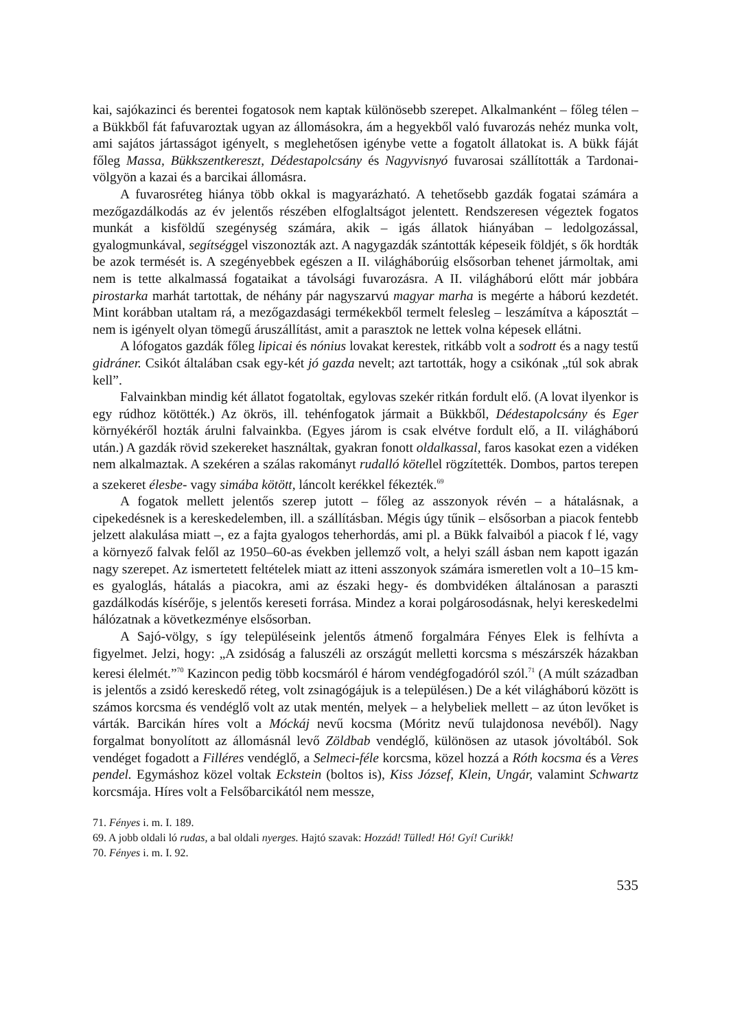kai, sajókazinci és berentei fogatosok nem kaptak különösebb szerepet. Alkalmanként – főleg télen – a Bükkből fát fafuvaroztak ugyan az állomásokra, ám a hegyekből való fuvarozás nehéz munka volt, ami sajátos jártasságot igényelt, s meglehetősen igénybe vette a fogatolt állatokat is. A bükk fáját főleg Massa, Bükkszentkereszt, Dédestapolcsány és Nagyvisnyó fuvarosai szállították a Tardonai-völgyön a kazai és a barcikai állomásra.
A fuvarosréteg hiánya több okkal is magyarázható. A tehetősebb gazdák fogatai számára a mezőgazdálkodás az év jelentős részében elfoglaltságot jelentett. Rendszeresen végeztek fogatos munkát a kisföldű szegénység számára, akik – igás állatok hiányában – ledolgozással, gyalogmunkával, segítséggel viszonozták azt. A nagygazdák szántották képeseik földjét, s ők hordták be azok termését is. A szegényebbek egészen a II. világháborúig elsősorban tehenet jármoltak, ami nem is tette alkalmassá fogataikat a távolsági fuvarozásra. A II. világháború előtt már jobbára pirostarka marhát tartottak, de néhány pár nagyszarvú magyar marha is megérte a háború kezdetét. Mint korábban utaltam rá, a mezőgazdasági termékekből termelt felesleg – leszámítva a káposztát – nem is igényelt olyan tömegű áruszállítást, amit a parasztok ne lettek volna képesek ellátni.
A lófogatos gazdák főleg lipicai és nónius lovakat kerestek, ritkább volt a sodrott és a nagy testű gidráner. Csikót általában csak egy-két jó gazda nevelt; azt tartották, hogy a csikónak „túl sok abrak kell”.
Falvainkban mindig két állatot fogatoltak, egylovas szekér ritkán fordult elő. (A lovat ilyenkor is egy rúdhoz kötötték.) Az ökrös, ill. tehénfogatok jármait a Bükkből, Dédestapolcsány és Eger környékéről hozták árulni falvainkba. (Egyes járom is csak elvétve fordult elő, a II. világháború után.) A gazdák rövid szekereket használtak, gyakran fonott oldalkassal, faros kasokat ezen a vidéken nem alkalmaztak. A szekéren a szálas rakományt rudalló kötellel rögzítették. Dombos, partos terepen a szekeret élesbe- vagy simába kötött, láncolt kerékkel fékezték.<sup>69</sup>
A fogatok mellett jelentős szerep jutott – főleg az asszonyok révén – a hátalásnak, a cipekedésnek is a kereskedelemben, ill. a szállításban. Mégis úgy tűnik – elsősorban a piacok fentebb jelzett alakulása miatt –, ez a fajta gyalogos teherhordás, ami pl. a Bükk falvaiból a piacok f lé, vagy a környező falvak felől az 1950–60-as években jellemző volt, a helyi száll ásban nem kapott igazán nagy szerepet. Az ismertetett feltételek miatt az itteni asszonyok számára ismeretlen volt a 10–15 km-es gyaloglás, hátalás a piacokra, ami az északi hegy- és dombvidéken általánosan a paraszti gazdálkodás kísérője, s jelentős kereseti forrása. Mindez a korai polgárosodásnak, helyi kereskedelmi hálózatnak a következménye elsősorban.
A Sajó-völgy, s így településeink jelentős átmenő forgalmára Fényes Elek is felhívta a figyelmet. Jelzi, hogy: „A zsidóság a faluszéli az országút melletti korcsma s mészárszék házakban keresi élelmét.”<sup>70</sup> Kazincon pedig több kocsmáról é három vendégfogadóról szól.<sup>71</sup> (A múlt században is jelentős a zsidó kereskedő réteg, volt zsinagógájuk is a településen.) De a két világháború között is számos korcsma és vendéglő volt az utak mentén, melyek – a helybeliek mellett – az úton levőket is várták. Barcikán híres volt a Móckáj nevű kocsma (Móritz nevű tulajdonosa nevéből). Nagy forgalmat bonyolított az állomásnál levő Zöldbab vendéglő, különösen az utasok jóvoltából. Sok vendéget fogadott a Filléres vendéglő, a Selmeci-féle korcsma, közel hozzá a Róth kocsma és a Veres pendel. Egymáshoz közel voltak Eckstein (boltos is), Kiss József, Klein, Ungár, valamint Schwartz korcsmája. Híres volt a Felsőbarcikától nem messze,
71. Fényes i. m. I. 189.
69. A jobb oldali ló rudas, a bal oldali nyerges. Hajtó szavak: Hozzád! Tülled! Hó! Gyí! Curikk!
70. Fényes i. m. I. 92.
535